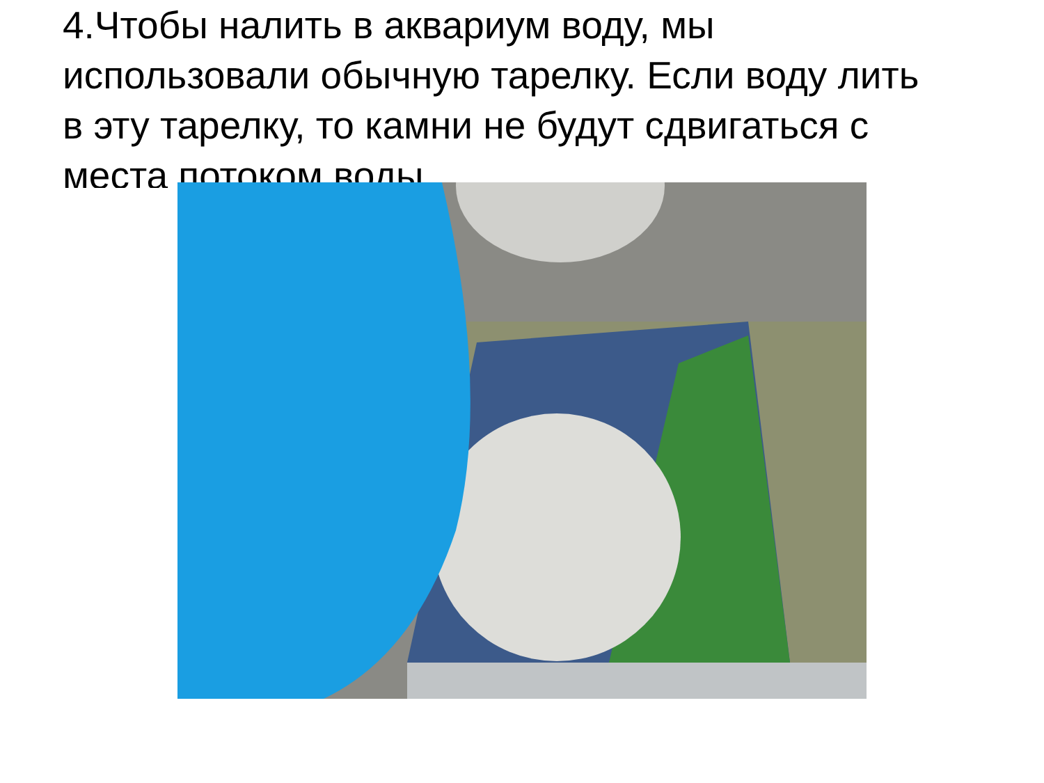4.Чтобы налить в аквариум воду, мы использовали обычную тарелку. Если воду лить в эту тарелку, то камни не будут сдвигаться с места потоком воды.